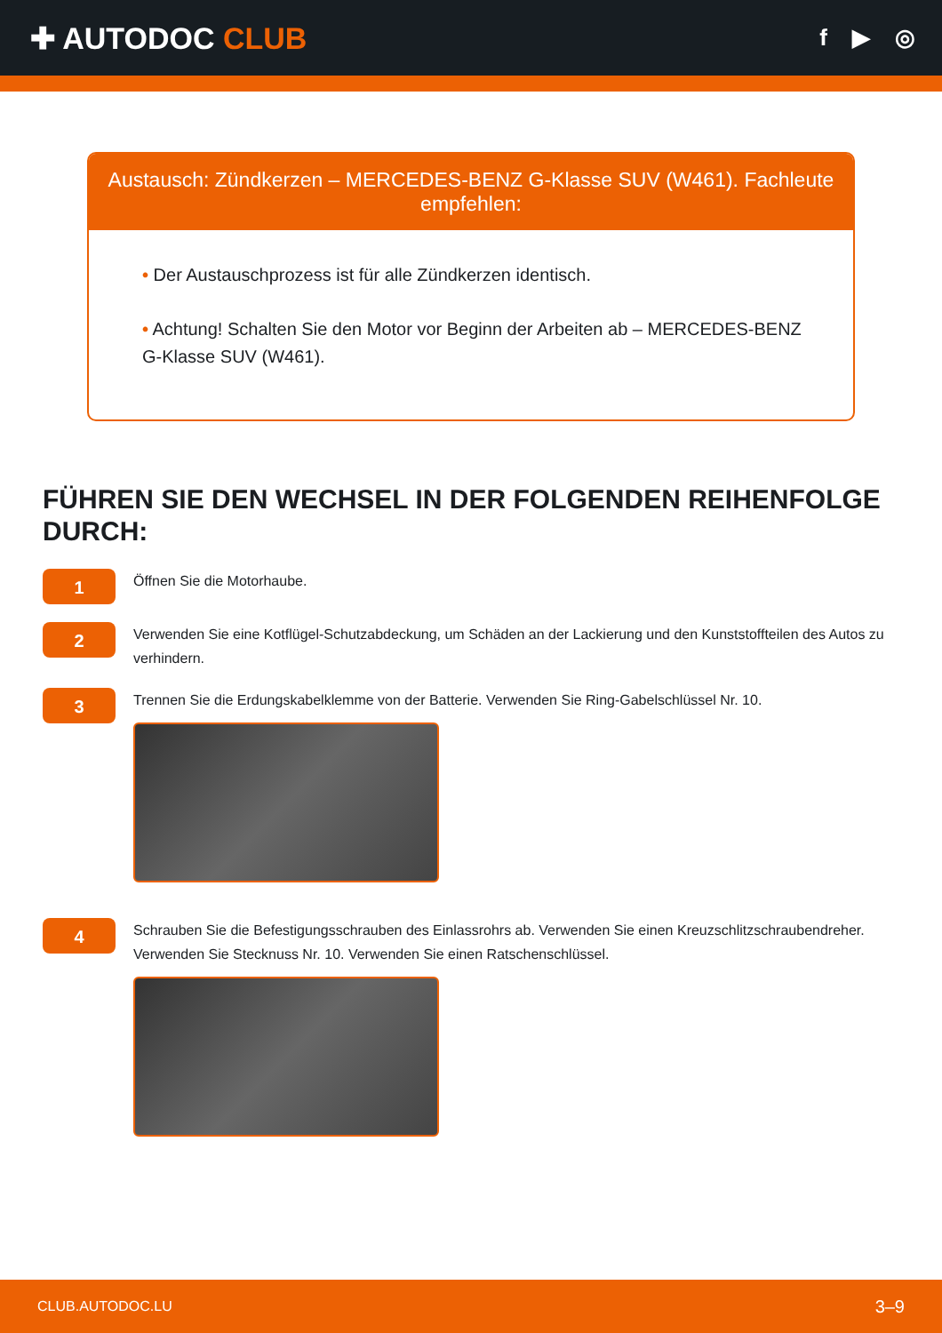✚ AUTODOC CLUB
f ▶ ◎
Austausch: Zündkerzen – MERCEDES-BENZ G-Klasse SUV (W461). Fachleute empfehlen:
• Der Austauschprozess ist für alle Zündkerzen identisch.
• Achtung! Schalten Sie den Motor vor Beginn der Arbeiten ab – MERCEDES-BENZ G-Klasse SUV (W461).
FÜHREN SIE DEN WECHSEL IN DER FOLGENDEN REIHENFOLGE DURCH:
1
Öffnen Sie die Motorhaube.
2
Verwenden Sie eine Kotflügel-Schutzabdeckung, um Schäden an der Lackierung und den Kunststoffteilen des Autos zu verhindern.
3
Trennen Sie die Erdungskabelklemme von der Batterie. Verwenden Sie Ring-Gabelschlüssel Nr. 10.
4
Schrauben Sie die Befestigungsschrauben des Einlassrohrs ab. Verwenden Sie einen Kreuzschlitzschraubendreher. Verwenden Sie Stecknuss Nr. 10. Verwenden Sie einen Ratschenschlüssel.
CLUB.AUTODOC.LU 3–9